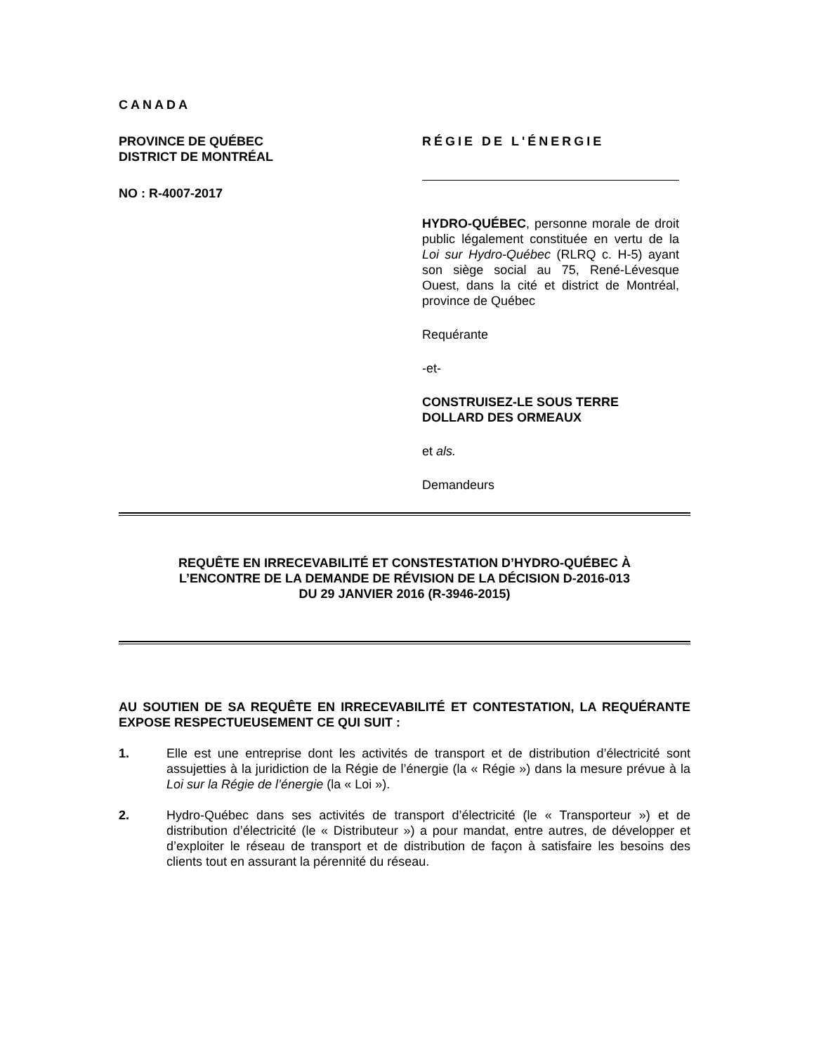CANADA
PROVINCE DE QUÉBEC
DISTRICT DE MONTRÉAL
NO : R-4007-2017
RÉGIE DE L'ÉNERGIE
HYDRO-QUÉBEC, personne morale de droit public légalement constituée en vertu de la Loi sur Hydro-Québec (RLRQ c. H-5) ayant son siège social au 75, René-Lévesque Ouest, dans la cité et district de Montréal, province de Québec
Requérante
-et-
CONSTRUISEZ-LE SOUS TERRE
DOLLARD DES ORMEAUX
et als.
Demandeurs
REQUÊTE EN IRRECEVABILITÉ ET CONSTESTATION D’HYDRO-QUÉBEC À
L’ENCONTRE DE LA DEMANDE DE RÉVISION DE LA DÉCISION D-2016-013
DU 29 JANVIER 2016 (R-3946-2015)
AU SOUTIEN DE SA REQUÊTE EN IRRECEVABILITÉ ET CONTESTATION, LA REQUÉRANTE EXPOSE RESPECTUEUSEMENT CE QUI SUIT :
1. Elle est une entreprise dont les activités de transport et de distribution d’électricité sont assujetties à la juridiction de la Régie de l’énergie (la « Régie ») dans la mesure prévue à la Loi sur la Régie de l’énergie (la « Loi »).
2. Hydro-Québec dans ses activités de transport d’électricité (le « Transporteur ») et de distribution d’électricité (le « Distributeur ») a pour mandat, entre autres, de développer et d’exploiter le réseau de transport et de distribution de façon à satisfaire les besoins des clients tout en assurant la pérennité du réseau.